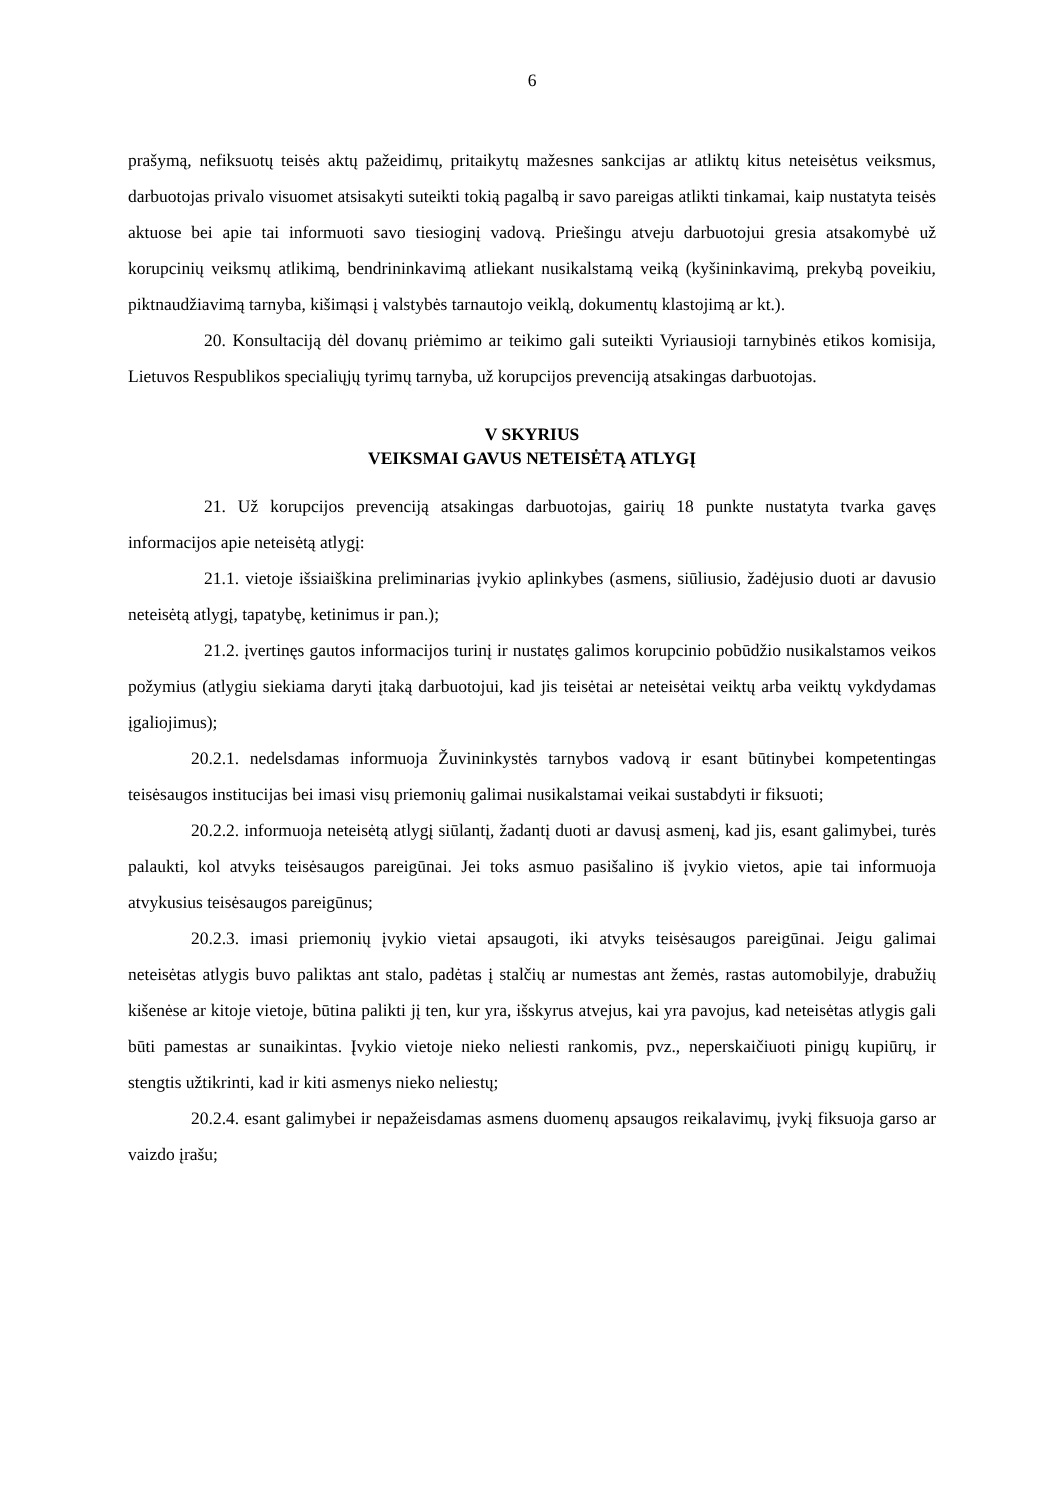6
prašymą, nefiksuotų teisės aktų pažeidimų, pritaikytų mažesnes sankcijas ar atliktų kitus neteisėtus veiksmus, darbuotojas privalo visuomet atsisakyti suteikti tokią pagalbą ir savo pareigas atlikti tinkamai, kaip nustatyta teisės aktuose bei apie tai informuoti savo tiesioginį vadovą. Priešingu atveju darbuotojui gresia atsakomybė už korupcinių veiksmų atlikimą, bendrininkavimą atliekant nusikalstamą veiką (kyšininkavimą, prekybą poveikiu, piktnaudžiavimą tarnyba, kišimąsi į valstybės tarnautojo veiklą, dokumentų klastojimą ar kt.).
20. Konsultaciją dėl dovanų priėmimo ar teikimo gali suteikti Vyriausioji tarnybinės etikos komisija, Lietuvos Respublikos specialiųjų tyrimų tarnyba, už korupcijos prevenciją atsakingas darbuotojas.
V SKYRIUS
VEIKSMAI GAVUS NETEISĖTĄ ATLYGĮ
21. Už korupcijos prevenciją atsakingas darbuotojas, gairių 18 punkte nustatyta tvarka gavęs informacijos apie neteisėtą atlygį:
21.1. vietoje išsiaiškina preliminarias įvykio aplinkybes (asmens, siūliusio, žadėjusio duoti ar davusio neteisėtą atlygį, tapatybę, ketinimus ir pan.);
21.2. įvertinęs gautos informacijos turinį ir nustatęs galimos korupcinio pobūdžio nusikalstamos veikos požymius (atlygiu siekiama daryti įtaką darbuotojui, kad jis teisėtai ar neteisėtai veiktų arba veiktų vykdydamas įgaliojimus);
20.2.1. nedelsdamas informuoja Žuvininkystės tarnybos vadovą ir esant būtinybei kompetentingas teisėsaugos institucijas bei imasi visų priemonių galimai nusikalstamai veikai sustabdyti ir fiksuoti;
20.2.2. informuoja neteisėtą atlygį siūlantį, žadantį duoti ar davusį asmenį, kad jis, esant galimybei, turės palaukti, kol atvyks teisėsaugos pareigūnai. Jei toks asmuo pasišalino iš įvykio vietos, apie tai informuoja atvykusius teisėsaugos pareigūnus;
20.2.3. imasi priemonių įvykio vietai apsaugoti, iki atvyks teisėsaugos pareigūnai. Jeigu galimai neteisėtas atlygis buvo paliktas ant stalo, padėtas į stalčių ar numestas ant žemės, rastas automobilyje, drabužių kišenėse ar kitoje vietoje, būtina palikti jį ten, kur yra, išskyrus atvejus, kai yra pavojus, kad neteisėtas atlygis gali būti pamestas ar sunaikintas. Įvykio vietoje nieko neliesti rankomis, pvz., neperskaičiuoti pinigų kupiūrų, ir stengtis užtikrinti, kad ir kiti asmenys nieko neliestų;
20.2.4. esant galimybei ir nepažeisdamas asmens duomenų apsaugos reikalavimų, įvykį fiksuoja garso ar vaizdo įrašu;